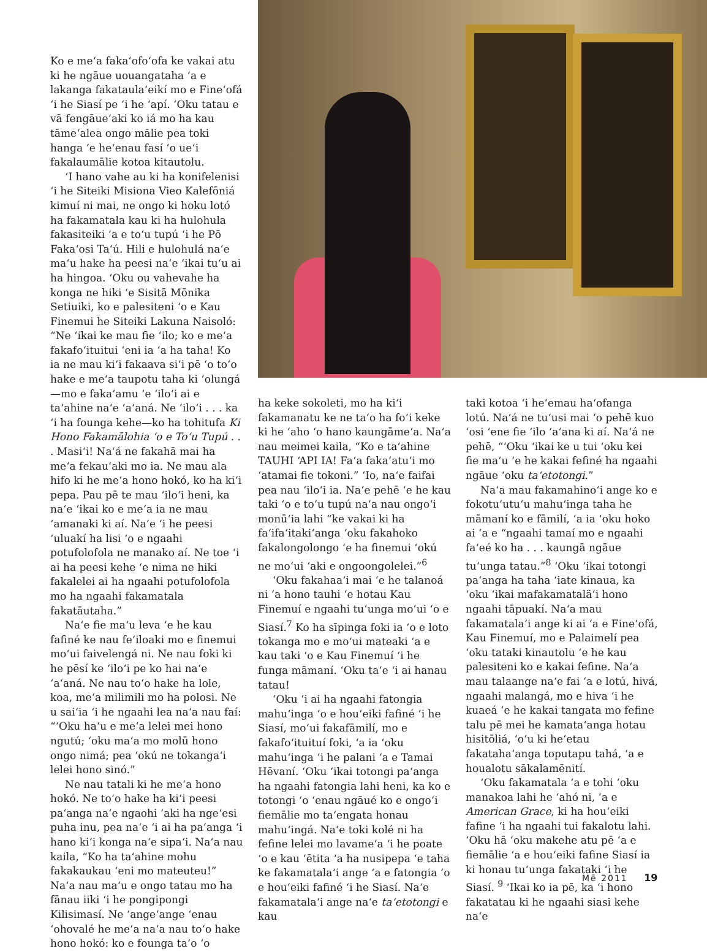Ko e meʻa fakaʻofoʻofa ke vakai atu ki he ngāue uouangataha ʻa e lakanga fakataulaʻeikí mo e Fineʻofá ʻi he Siasí pe ʻi he ʻapí. ʻOku tatau e vā fengāueʻaki ko iá mo ha kau tāmeʻalea ongo mālie pea toki hanga ʻe heʻenau fasí ʻo ueʻi fakalaumālie kotoa kitautolu.
ʻI hano vahe au ki ha konifelenisi ʻi he Siteiki Misiona Vieo Kalefōniá kimuí ni mai, ne ongo ki hoku lotó ha fakamatala kau ki ha hulohula fakasiteiki ʻa e toʻu tupú ʻi he Pō Fakaʻosi Taʻú. Hili e hulohulá naʻe maʻu hake ha peesi naʻe ʻikai tuʻu ai ha hingoa. ʻOku ou vahevahe ha konga ne hiki ʻe Sisitā Mōnika Setiuiki, ko e palesiteni ʻo e Kau Finemui he Siteiki Lakuna Naisoló: “Ne ʻikai ke mau fie ʻilo; ko e meʻa fakafoʻituitui ʻeni ia ʻa ha taha! Ko ia ne mau kiʻi fakaava siʻi pē ʻo toʻo hake e meʻa taupotu taha ki ʻolungá—mo e fakaʻamu ʻe ʻiloʻi ai e taʻahine naʻe ʻaʻaná. Ne ʻiloʻi . . . ka ʻi ha founga kehe—ko ha tohitufa Ki Hono Fakamālohia ʻo e Toʻu Tupú . . . Masiʻi! Naʻá ne fakahā mai ha meʻa fekauʻaki mo ia. Ne mau ala hifo ki he meʻa hono hokó, ko ha kiʻi pepa. Pau pē te mau ʻiloʻi heni, ka naʻe ʻikai ko e meʻa ia ne mau ʻamanaki ki aí. Naʻe ʻi he peesi ʻuluakí ha lisi ʻo e ngaahi potufolofola ne manako aí. Ne toe ʻi ai ha peesi kehe ʻe nima ne hiki fakalelei ai ha ngaahi potufolofola mo ha ngaahi fakamatala fakatāutaha.”
Naʻe fie maʻu leva ʻe he kau fafiné ke nau feʻiloaki mo e finemui moʻui faivelengá ni. Ne nau foki ki he pēsí ke ʻiloʻi pe ko hai naʻe ʻaʻaná. Ne nau toʻo hake ha lole, koa, meʻa milimili mo ha polosi. Ne u saiʻia ʻi he ngaahi lea naʻa nau faí: “ʻOku haʻu e meʻa lelei mei hono ngutú; ʻoku maʻa mo molū hono ongo nimá; pea ʻokú ne tokangaʻi lelei hono sinó.”
Ne nau tatali ki he meʻa hono hokó. Ne toʻo hake ha kiʻi peesi paʻanga naʻe ngaohi ʻaki ha ngeʻesi puha inu, pea naʻe ʻi ai ha paʻanga ʻi hano kiʻi konga naʻe sipaʻi. Naʻa nau kaila, “Ko ha taʻahine mohu fakakaukau ʻeni mo mateuteu!” Naʻa nau maʻu e ongo tatau mo ha fānau iiki ʻi he pongipongi Kilisimasí. Ne ʻangeʻange ʻenau ʻohovalé he meʻa naʻa nau toʻo hake hono hokó: ko e founga taʻo ʻo
ha keke sokoleti, mo ha kiʻi fakamanatu ke ne taʻo ha foʻi keke ki he ʻaho ʻo hano kaungāmeʻa. Naʻa nau meimei kaila, “Ko e taʻahine TAUHI ʻAPI IA! Faʻa fakaʻatuʻi mo ʻatamai fie tokoni.” ʻIo, naʻe faifai pea nau ʻiloʻi ia. Naʻe pehē ʻe he kau taki ʻo e toʻu tupú naʻa nau ongoʻi monūʻia lahi “ke vakai ki ha faʻifaʻitakiʻanga ʻoku fakahoko fakalongolongo ʻe ha finemui ʻokú ne moʻui ʻaki e ongoongolelei.”<sup>6</sup>
ʻOku fakahaaʻi mai ʻe he talanoá ni ʻa hono tauhi ʻe hotau Kau Finemuí e ngaahi tuʻunga moʻui ʻo e Siasí.<sup>7</sup> Ko ha sīpinga foki ia ʻo e loto tokanga mo e moʻui mateaki ʻa e kau taki ʻo e Kau Finemuí ʻi he funga māmaní. ʻOku taʻe ʻi ai hanau tatau!
ʻOku ʻi ai ha ngaahi fatongia mahuʻinga ʻo e houʻeiki fafiné ʻi he Siasí, moʻui fakafāmilí, mo e fakafoʻituituí foki, ʻa ia ʻoku mahuʻinga ʻi he palani ʻa e Tamai Hēvaní. ʻOku ʻikai totongi paʻanga ha ngaahi fatongia lahi heni, ka ko e totongi ʻo ʻenau ngāué ko e ongoʻi fiemālie mo taʻengata honau mahuʻingá. Naʻe toki kolé ni ha fefine lelei mo lavameʻa ʻi he poate ʻo e kau ʻētita ʻa ha nusipepa ʻe taha ke fakamatalaʻi ange ʻa e fatongia ʻo e houʻeiki fafiné ʻi he Siasí. Naʻe fakamatalaʻi ange naʻe taʻetotongi e kau
taki kotoa ʻi heʻemau haʻofanga lotú. Naʻá ne tuʻusi mai ʻo pehē kuo ʻosi ʻene fie ʻilo ʻaʻana ki aí. Naʻá ne pehē, “ʻOku ʻikai ke u tui ʻoku kei fie maʻu ʻe he kakai fefiné ha ngaahi ngāue ʻoku taʻetotongi.”
Naʻa mau fakamahinoʻi ange ko e fokotuʻutuʻu mahuʻinga taha he māmaní ko e fāmilí, ʻa ia ʻoku hoko ai ʻa e “ngaahi tamaí mo e ngaahi faʻeé ko ha . . . kaungā ngāue tuʻunga tatau.”<sup>8</sup> ʻOku ʻikai totongi paʻanga ha taha ʻiate kinaua, ka ʻoku ʻikai mafakamataläʻi hono ngaahi tāpuakí. Naʻa mau fakamatalaʻi ange ki ai ʻa e Fineʻofá, Kau Finemuí, mo e Palaimelí pea ʻoku tataki kinautolu ʻe he kau palesiteni ko e kakai fefine. Naʻa mau talaange naʻe fai ʻa e lotú, hivá, ngaahi malangá, mo e hiva ʻi he kuaeá ʻe he kakai tangata mo fefine talu pē mei he kamataʻanga hotau hisitōliá, ʻoʻu ki heʻetau fakatahaʻanga toputapu tahá, ʻa e houalotu sākalamēnití.
ʻOku fakamatala ʻa e tohi ʻoku manakoa lahi he ʻahó ni, ʻa e American Grace, ki ha houʻeiki fafine ʻi ha ngaahi tui fakalotu lahi. ʻOku hā ʻoku makehe atu pē ʻa e fiemālie ʻa e houʻeiki fafine Siasí ia ki honau tuʻunga fakataki ʻi he Siasí. <sup>9</sup> ʻIkai ko ia pē, ka ʻi hono fakatatau ki he ngaahi siasi kehe naʻe
Mē 2011 19